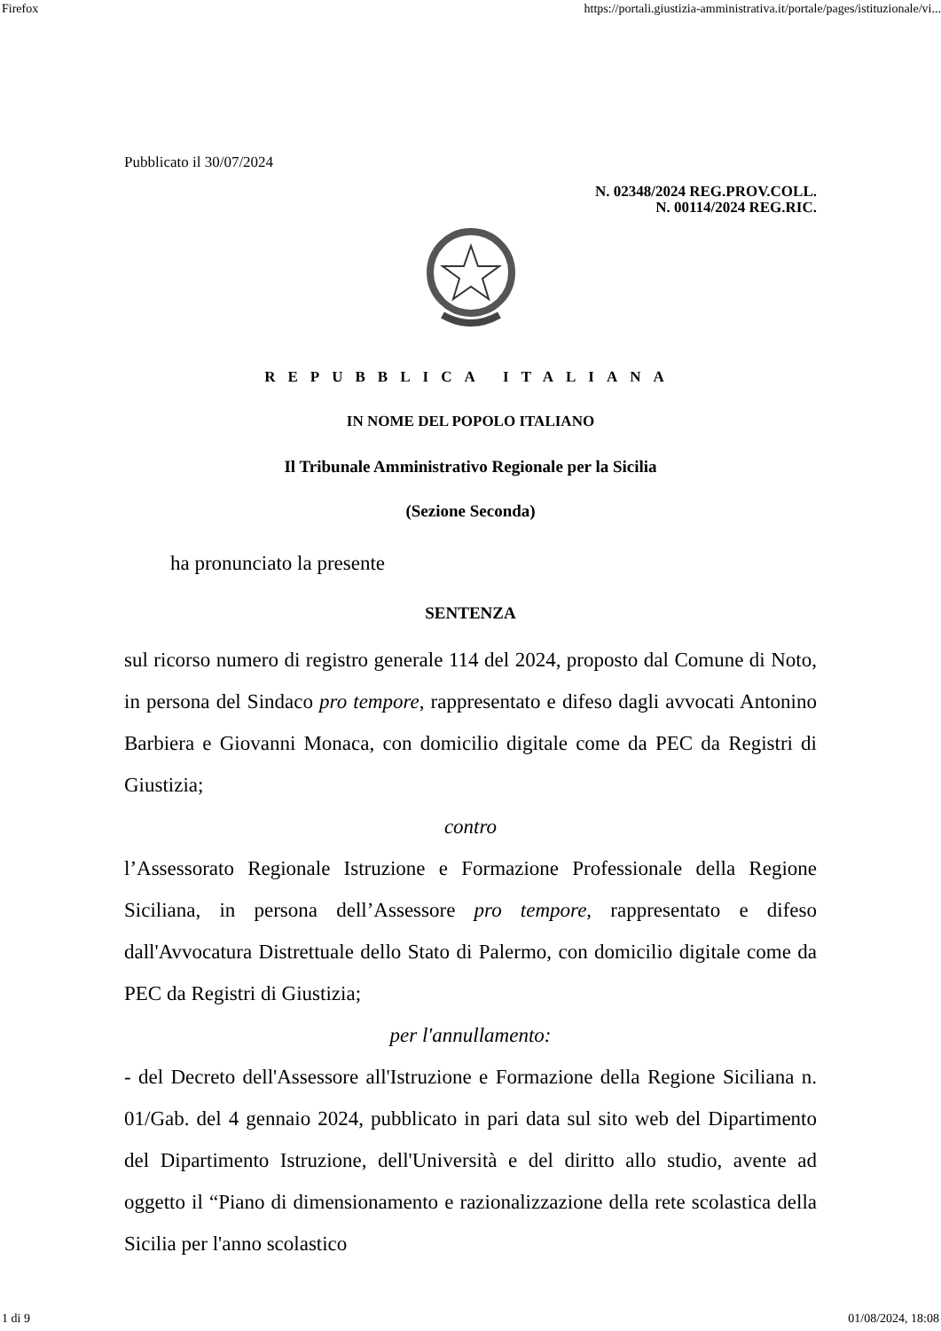Firefox https://portali.giustizia-amministrativa.it/portale/pages/istituzionale/vi...
Pubblicato il 30/07/2024
N. 02348/2024 REG.PROV.COLL.
N. 00114/2024 REG.RIC.
REPUBBLICA ITALIANA
IN NOME DEL POPOLO ITALIANO
Il Tribunale Amministrativo Regionale per la Sicilia
(Sezione Seconda)
ha pronunciato la presente
SENTENZA
sul ricorso numero di registro generale 114 del 2024, proposto dal Comune di Noto, in persona del Sindaco pro tempore, rappresentato e difeso dagli avvocati Antonino Barbiera e Giovanni Monaca, con domicilio digitale come da PEC da Registri di Giustizia;
contro
l’Assessorato Regionale Istruzione e Formazione Professionale della Regione Siciliana, in persona dell’Assessore pro tempore, rappresentato e difeso dall'Avvocatura Distrettuale dello Stato di Palermo, con domicilio digitale come da PEC da Registri di Giustizia;
per l'annullamento:
- del Decreto dell'Assessore all'Istruzione e Formazione della Regione Siciliana n. 01/Gab. del 4 gennaio 2024, pubblicato in pari data sul sito web del Dipartimento del Dipartimento Istruzione, dell'Università e del diritto allo studio, avente ad oggetto il “Piano di dimensionamento e razionalizzazione della rete scolastica della Sicilia per l'anno scolastico
1 di 9 01/08/2024, 18:08